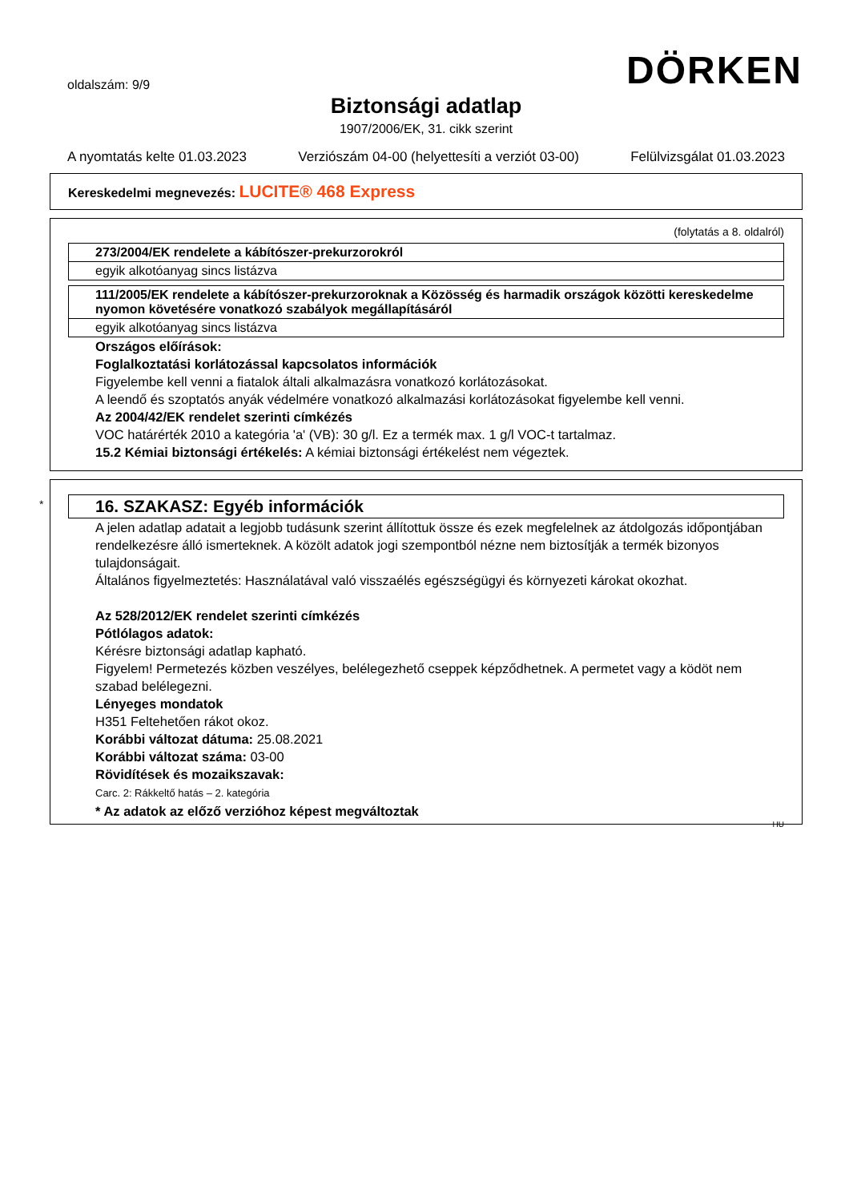oldalszám: 9/9
DÖRKEN
Biztonsági adatlap
1907/2006/EK, 31. cikk szerint
A nyomtatás kelte 01.03.2023 Verziószám 04-00 (helyettesíti a verziót 03-00) Felülvizsgálat 01.03.2023
Kereskedelmi megnevezés: LUCITE® 468 Express
(folytatás a 8. oldalról)
273/2004/EK rendelete a kábítószer-prekurzorokról
egyik alkotóanyag sincs listázva
111/2005/EK rendelete a kábítószer-prekurzoroknak a Közösség és harmadik országok közötti kereskedelme nyomon követésére vonatkozó szabályok megállapításáról
egyik alkotóanyag sincs listázva
Országos előírások:
Foglalkoztatási korlátozással kapcsolatos információk
Figyelembe kell venni a fiatalok általi alkalmazásra vonatkozó korlátozásokat.
A leendő és szoptatós anyák védelmére vonatkozó alkalmazási korlátozásokat figyelembe kell venni.
Az 2004/42/EK rendelet szerinti címkézés
VOC határérték 2010 a kategória 'a' (VB): 30 g/l. Ez a termék max. 1 g/l VOC-t tartalmaz.
15.2 Kémiai biztonsági értékelés: A kémiai biztonsági értékelést nem végeztek.
*
16. SZAKASZ: Egyéb információk
A jelen adatlap adatait a legjobb tudásunk szerint állítottuk össze és ezek megfelelnek az átdolgozás időpontjában rendelkezésre álló ismerteknek. A közölt adatok jogi szempontból nézne nem biztosítják a termék bizonyos tulajdonságait.
Általános figyelmeztetés: Használatával való visszaélés egészségügyi és környezeti károkat okozhat.
Az 528/2012/EK rendelet szerinti címkézés
Pótlólagos adatok:
Kérésre biztonsági adatlap kapható.
Figyelem! Permetezés közben veszélyes, belélegezhető cseppek képződhetnek. A permetet vagy a ködöt nem szabad belélegezni.
Lényeges mondatok
H351 Feltehetően rákot okoz.
Korábbi változat dátuma: 25.08.2021
Korábbi változat száma: 03-00
Rövidítések és mozaikszavak:
Carc. 2: Rákkeltő hatás – 2. kategória
* Az adatok az előző verzióhoz képest megváltoztak
HU